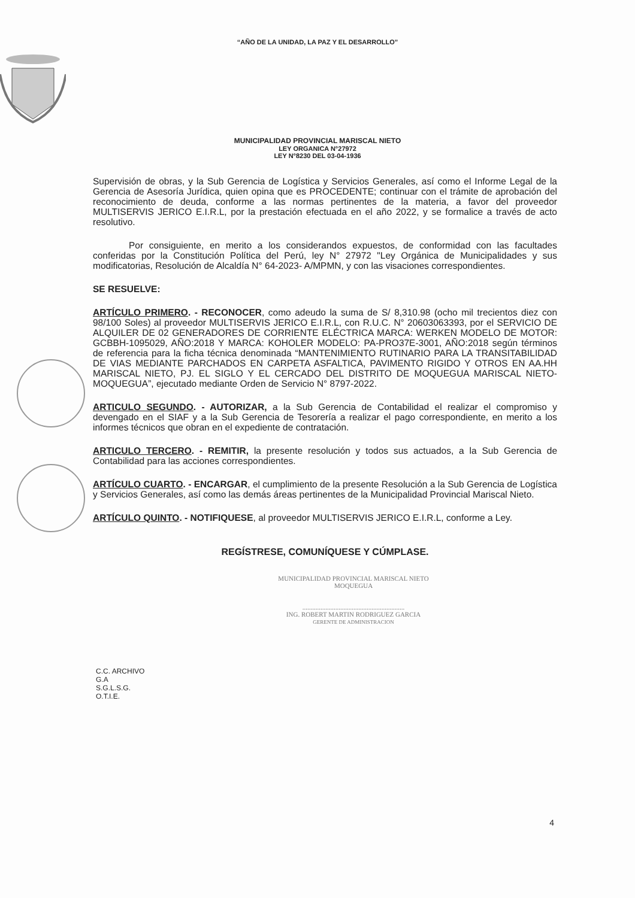“AÑO DE LA UNIDAD, LA PAZ Y EL DESARROLLO”
MUNICIPALIDAD PROVINCIAL MARISCAL NIETO
LEY ORGANICA N°27972
LEY N°8230 DEL 03-04-1936
Supervisión de obras, y la Sub Gerencia de Logística y Servicios Generales, así como el Informe Legal de la Gerencia de Asesoría Jurídica, quien opina que es PROCEDENTE; continuar con el trámite de aprobación del reconocimiento de deuda, conforme a las normas pertinentes de la materia, a favor del proveedor MULTISERVIS JERICO E.I.R.L, por la prestación efectuada en el año 2022, y se formalice a través de acto resolutivo.
Por consiguiente, en merito a los considerandos expuestos, de conformidad con las facultades conferidas por la Constitución Política del Perú, ley N° 27972 "Ley Orgánica de Municipalidades y sus modificatorias, Resolución de Alcaldía N° 64-2023- A/MPMN, y con las visaciones correspondientes.
SE RESUELVE:
ARTÍCULO PRIMERO. - RECONOCER, como adeudo la suma de S/ 8,310.98 (ocho mil trecientos diez con 98/100 Soles) al proveedor MULTISERVIS JERICO E.I.R.L, con R.U.C. N° 20603063393, por el SERVICIO DE ALQUILER DE 02 GENERADORES DE CORRIENTE ELÉCTRICA MARCA: WERKEN MODELO DE MOTOR: GCBBH-1095029, AÑO:2018 Y MARCA: KOHOLER MODELO: PA-PRO37E-3001, AÑO:2018 según términos de referencia para la ficha técnica denominada “MANTENIMIENTO RUTINARIO PARA LA TRANSITABILIDAD DE VIAS MEDIANTE PARCHADOS EN CARPETA ASFALTICA, PAVIMENTO RIGIDO Y OTROS EN AA.HH MARISCAL NIETO, PJ. EL SIGLO Y EL CERCADO DEL DISTRITO DE MOQUEGUA MARISCAL NIETO-MOQUEGUA”, ejecutado mediante Orden de Servicio N° 8797-2022.
ARTICULO SEGUNDO. - AUTORIZAR, a la Sub Gerencia de Contabilidad el realizar el compromiso y devengado en el SIAF y a la Sub Gerencia de Tesorería a realizar el pago correspondiente, en merito a los informes técnicos que obran en el expediente de contratación.
ARTICULO TERCERO. - REMITIR, la presente resolución y todos sus actuados, a la Sub Gerencia de Contabilidad para las acciones correspondientes.
ARTÍCULO CUARTO. - ENCARGAR, el cumplimiento de la presente Resolución a la Sub Gerencia de Logística y Servicios Generales, así como las demás áreas pertinentes de la Municipalidad Provincial Mariscal Nieto.
ARTÍCULO QUINTO. - NOTIFIQUESE, al proveedor MULTISERVIS JERICO E.I.R.L, conforme a Ley.
REGÍSTRESE, COMUNÍQUESE Y CÚMPLASE.
MUNICIPALIDAD PROVINCIAL MARISCAL NIETO
MOQUEGUA
..............................................................
ING. ROBERT MARTIN RODRIGUEZ GARCIA
GERENTE DE ADMINISTRACION
C.C. ARCHIVO
G.A
S.G.L.S.G.
O.T.I.E.
4